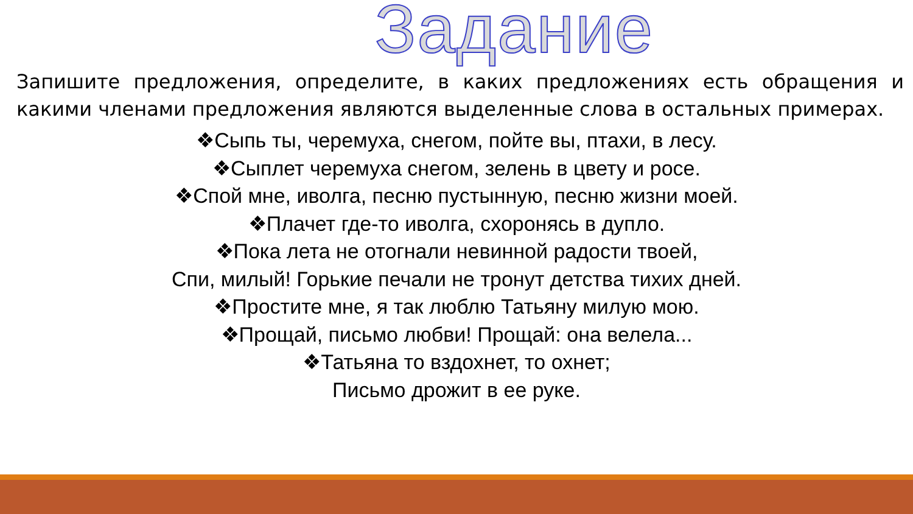Задание
Запишите предложения, определите, в каких предложениях есть обращения и какими членами предложения являются выделенные слова в остальных примерах.
❖Сыпь ты, черемуха, снегом, пойте вы, птахи, в лесу.
❖Сыплет черемуха снегом, зелень в цвету и росе.
❖Спой мне, иволга, песню пустынную, песню жизни моей.
❖Плачет где-то иволга, схоронясь в дупло.
❖Пока лета не отогнали невинной радости твоей,
Спи, милый! Горькие печали не тронут детства тихих дней.
❖Простите мне, я так люблю Татьяну милую мою.
❖Прощай, письмо любви! Прощай: она велела...
❖Татьяна то вздохнет, то охнет;
Письмо дрожит в ее руке.